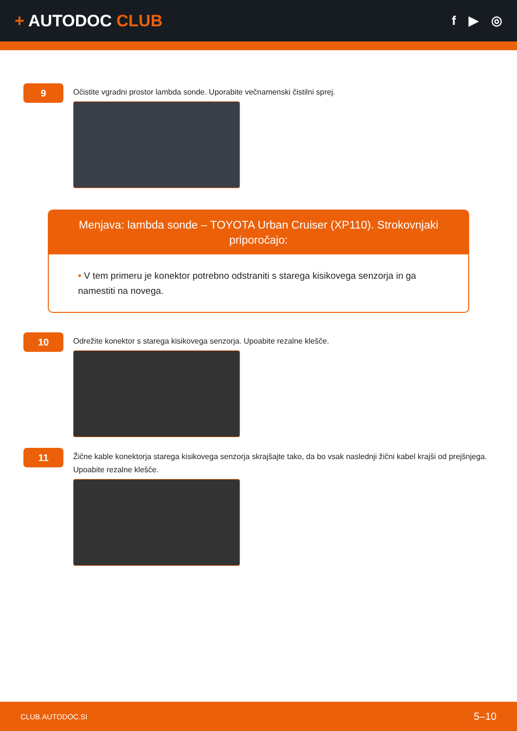+ AUTODOC CLUB
f ▶ ◎
9
Očistite vgradni prostor lambda sonde. Uporabite večnamenski čistilni sprej.
Menjava: lambda sonde – TOYOTA Urban Cruiser (XP110). Strokovnjaki priporočajo:
• V tem primeru je konektor potrebno odstraniti s starega kisikovega senzorja in ga namestiti na novega.
10
Odrežite konektor s starega kisikovega senzorja. Upoabite rezalne klešče.
11
Žične kable konektorja starega kisikovega senzorja skrajšajte tako, da bo vsak naslednji žični kabel krajši od prejšnjega. Upoabite rezalne klešče.
CLUB.AUTODOC.SI 5–10